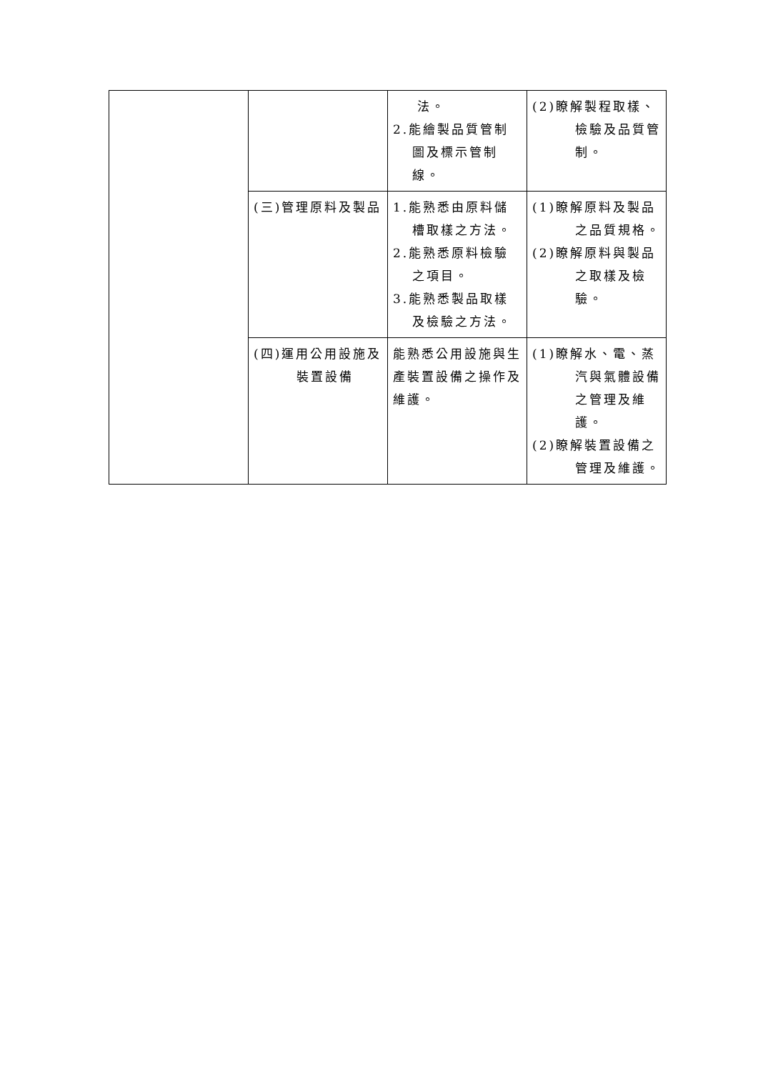| | | 法。 2.能繪製品質管制圖及標示管制線。 | (2)瞭解製程取樣、檢驗及品質管制。 |
| | (三)管理原料及製品 | 1.能熟悉由原料儲槽取樣之方法。 2.能熟悉原料檢驗之項目。 3.能熟悉製品取樣及檢驗之方法。 | (1)瞭解原料及製品之品質規格。 (2)瞭解原料與製品之取樣及檢驗。 |
| | (四)運用公用設施及裝置設備 | 能熟悉公用設施與生產裝置設備之操作及維護。 | (1)瞭解水、電、蒸汽與氣體設備之管理及維護。 (2)瞭解裝置設備之管理及維護。 |